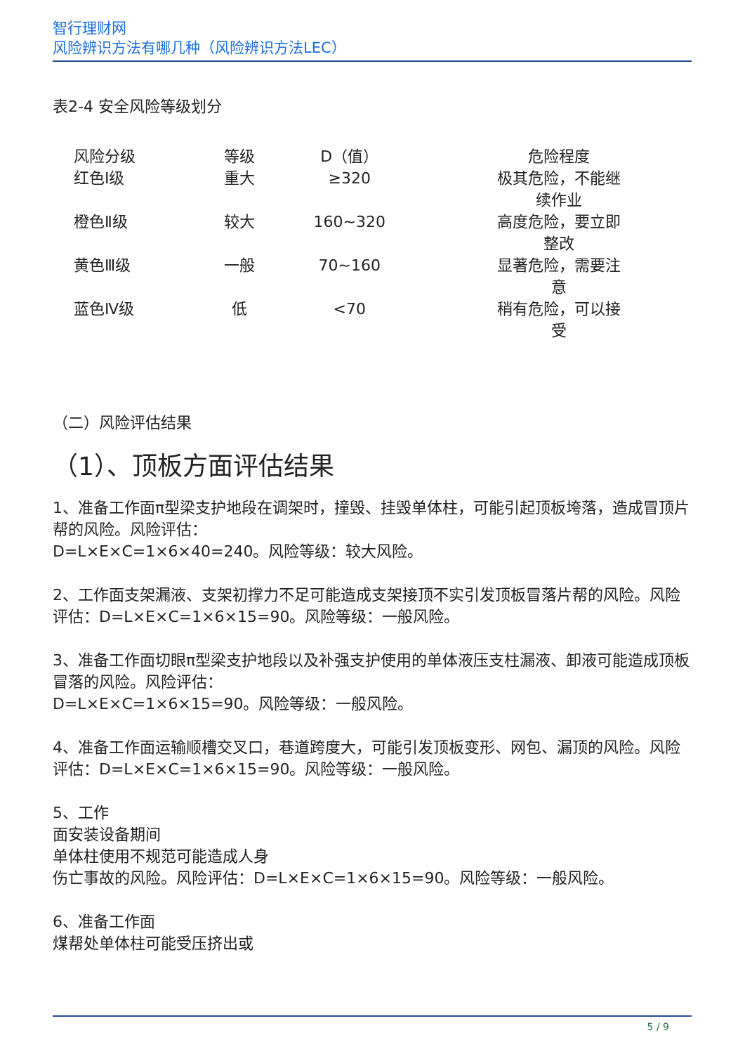智行理财网
风险辨识方法有哪几种（风险辨识方法LEC）
表2-4 安全风险等级划分
| 风险分级 | 等级 | D（值） | 危险程度 |
| 红色Ⅰ级 | 重大 | ≥320 | 极其危险，不能继 续作业 |
| 橙色Ⅱ级 | 较大 | 160~320 | 高度危险，要立即 整改 |
| 黄色Ⅲ级 | 一般 | 70~160 | 显著危险，需要注 意 |
| 蓝色Ⅳ级 | 低 | <70 | 稍有危险，可以接 受 |
（二）风险评估结果
（1）、顶板方面评估结果
1、准备工作面π型梁支护地段在调架时，撞毁、挂毁单体柱，可能引起顶板垮落，造成冒顶片帮的风险。风险评估：
D=L×E×C=1×6×40=240。风险等级：较大风险。
2、工作面支架漏液、支架初撑力不足可能造成支架接顶不实引发顶板冒落片帮的风险。风险评估：D=L×E×C=1×6×15=90。风险等级：一般风险。
3、准备工作面切眼π型梁支护地段以及补强支护使用的单体液压支柱漏液、卸液可能造成顶板冒落的风险。风险评估：
D=L×E×C=1×6×15=90。风险等级：一般风险。
4、准备工作面运输顺槽交叉口，巷道跨度大，可能引发顶板变形、网包、漏顶的风险。风险评估：D=L×E×C=1×6×15=90。风险等级：一般风险。
5、工作
面安装设备期间
单体柱使用不规范可能造成人身
伤亡事故的风险。风险评估：D=L×E×C=1×6×15=90。风险等级：一般风险。
6、准备工作面
煤帮处单体柱可能受压挤出或
5 / 9